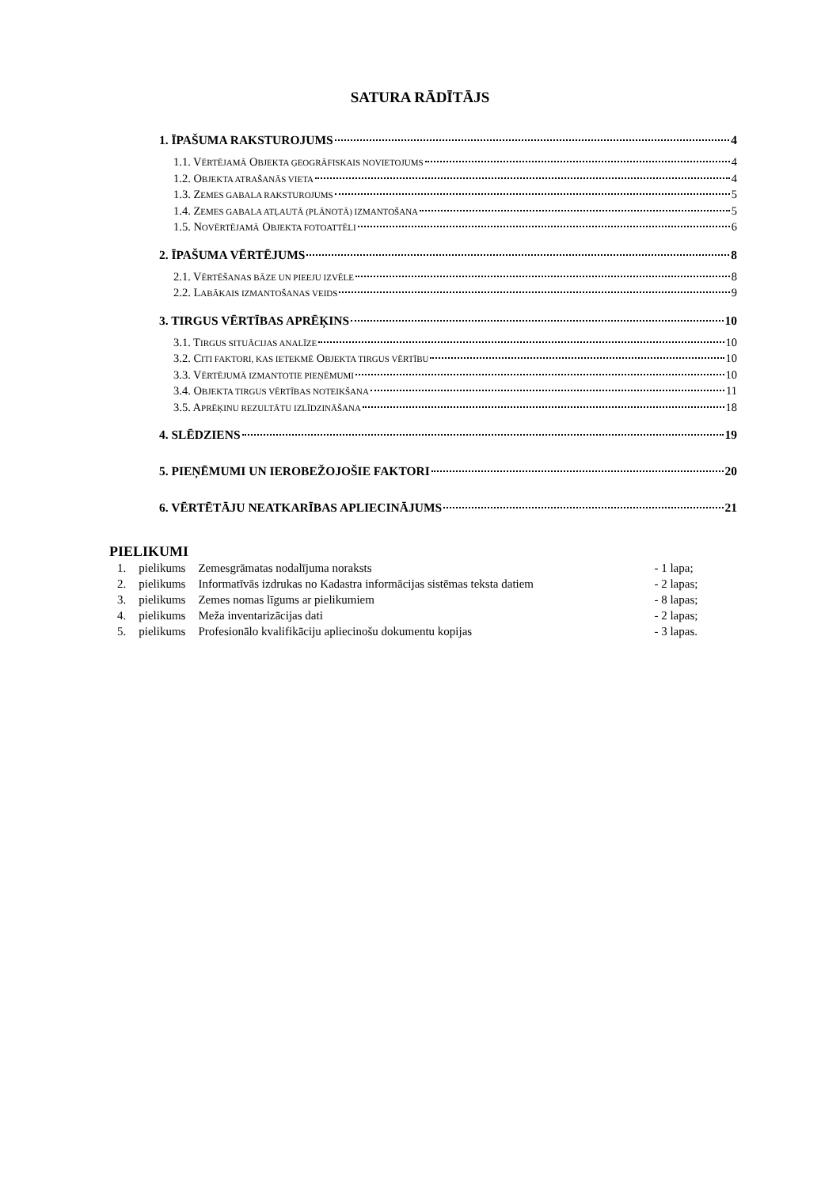SATURA RĀDĪTĀJS
1. ĪPAŠUMA RAKSTUROJUMS 4
1.1. VĒRTĒJAMĀ OBJEKTA ĢEOGRĀFISKAIS NOVIETOJUMS 4
1.2. OBJEKTA ATRAŠANĀS VIETA 4
1.3. ZEMES GABALA RAKSTUROJUMS 5
1.4. ZEMES GABALA ATĻAUTĀ (PLĀNOTĀ) IZMANTOŠANA 5
1.5. NOVĒRTĒJAMĀ OBJEKTA FOTOATTĒLI 6
2. ĪPAŠUMA VĒRTĒJUMS 8
2.1. VĒRTĒŠANAS BĀZE UN PIEEJU IZVĒLE 8
2.2. LABĀKAIS IZMANTOŠANAS VEIDS 9
3. TIRGUS VĒRTĪBAS APRĒĶINS 10
3.1. TIRGUS SITUĀCIJAS ANALĪZE 10
3.2. CITI FAKTORI, KAS IETEKMĒ OBJEKTA TIRGUS VĒRTĪBU 10
3.3. VĒRTĒJUMĀ IZMANTOTIE PIEŅĒMUMI 10
3.4. OBJEKTA TIRGUS VĒRTĪBAS NOTEIKŠANA 11
3.5. APRĒĶINU REZULTĀTU IZLĪDZINĀŠANA 18
4. SLĒDZIENS 19
5. PIEŅĒMUMI UN IEROBEŽOJOŠIE FAKTORI 20
6. VĒRTĒTĀJU NEATKARĪBAS APLIECINĀJUMS 21
PIELIKUMI
| 1. | pielikums | Zemesgrāmatas nodalījuma noraksts | - 1 lapa; |
| 2. | pielikums | Informatīvās izdrukas no Kadastra informācijas sistēmas teksta datiem | - 2 lapas; |
| 3. | pielikums | Zemes nomas līgums ar pielikumiem | - 8 lapas; |
| 4. | pielikums | Meža inventarizācijas dati | - 2 lapas; |
| 5. | pielikums | Profesionālo kvalifikāciju apliecinošu dokumentu kopijas | - 3 lapas. |